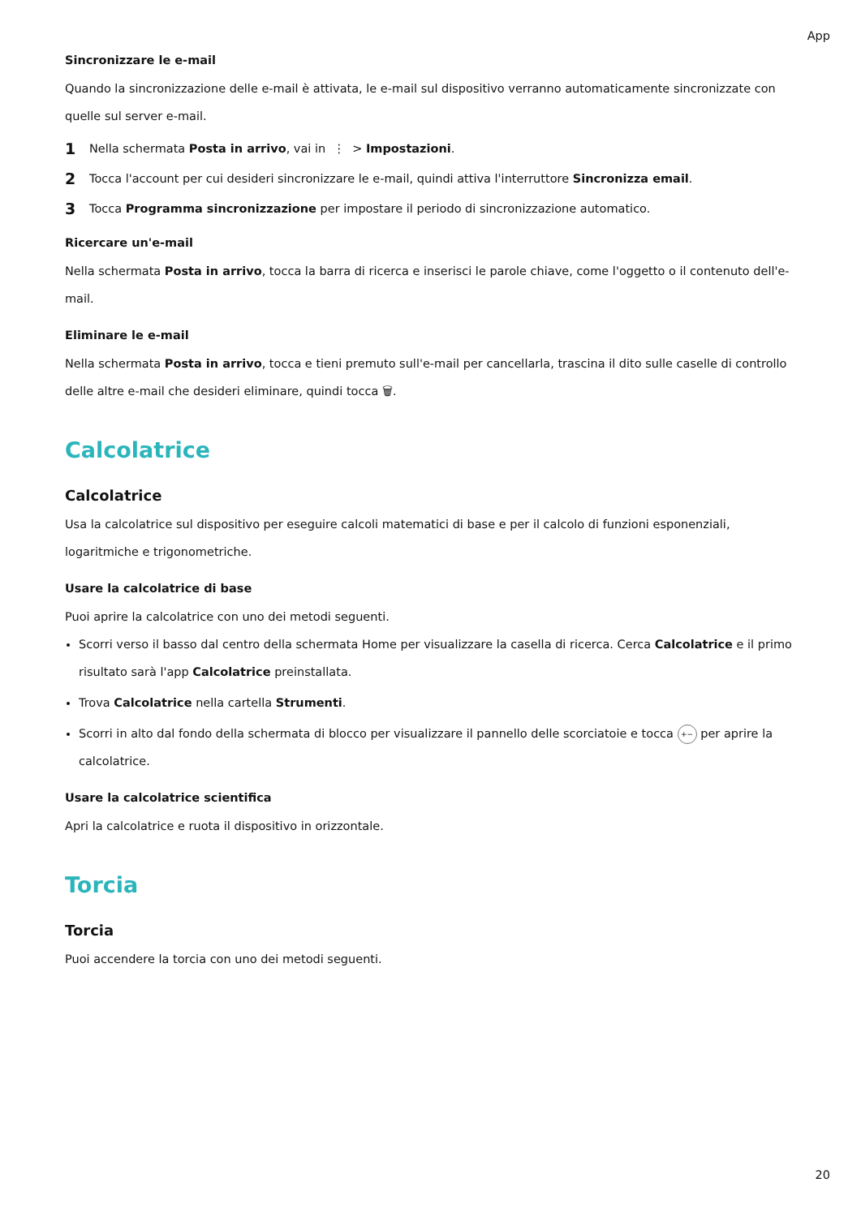App
Sincronizzare le e-mail
Quando la sincronizzazione delle e-mail è attivata, le e-mail sul dispositivo verranno automaticamente sincronizzate con quelle sul server e-mail.
1 Nella schermata Posta in arrivo, vai in ⋮ > Impostazioni.
2 Tocca l'account per cui desideri sincronizzare le e-mail, quindi attiva l'interruttore Sincronizza email.
3 Tocca Programma sincronizzazione per impostare il periodo di sincronizzazione automatico.
Ricercare un'e-mail
Nella schermata Posta in arrivo, tocca la barra di ricerca e inserisci le parole chiave, come l'oggetto o il contenuto dell'e-mail.
Eliminare le e-mail
Nella schermata Posta in arrivo, tocca e tieni premuto sull'e-mail per cancellarla, trascina il dito sulle caselle di controllo delle altre e-mail che desideri eliminare, quindi tocca 🗑.
Calcolatrice
Calcolatrice
Usa la calcolatrice sul dispositivo per eseguire calcoli matematici di base e per il calcolo di funzioni esponenziali, logaritmiche e trigonometriche.
Usare la calcolatrice di base
Puoi aprire la calcolatrice con uno dei metodi seguenti.
Scorri verso il basso dal centro della schermata Home per visualizzare la casella di ricerca. Cerca Calcolatrice e il primo risultato sarà l'app Calcolatrice preinstallata.
Trova Calcolatrice nella cartella Strumenti.
Scorri in alto dal fondo della schermata di blocco per visualizzare il pannello delle scorciatoie e tocca +− per aprire la calcolatrice.
Usare la calcolatrice scientifica
Apri la calcolatrice e ruota il dispositivo in orizzontale.
Torcia
Torcia
Puoi accendere la torcia con uno dei metodi seguenti.
20